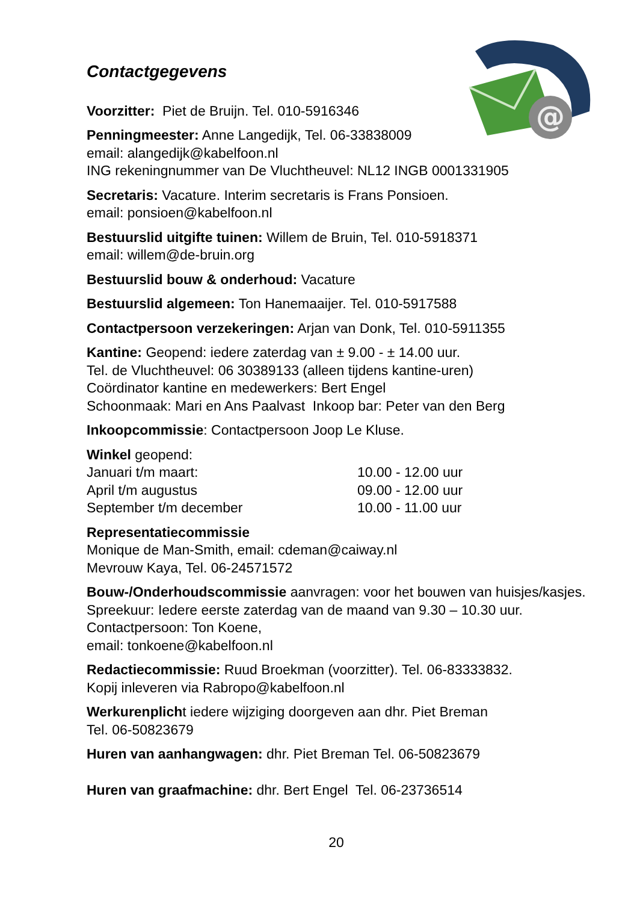@
Contactgegevens
Voorzitter: Piet de Bruijn. Tel. 010-5916346
Penningmeester: Anne Langedijk, Tel. 06-33838009
email: alangedijk@kabelfoon.nl
ING rekeningnummer van De Vluchtheuvel: NL12 INGB 0001331905
Secretaris: Vacature. Interim secretaris is Frans Ponsioen.
email: ponsioen@kabelfoon.nl
Bestuurslid uitgifte tuinen: Willem de Bruin, Tel. 010-5918371
email: willem@de-bruin.org
Bestuurslid bouw & onderhoud: Vacature
Bestuurslid algemeen: Ton Hanemaaijer. Tel. 010-5917588
Contactpersoon verzekeringen: Arjan van Donk, Tel. 010-5911355
Kantine: Geopend: iedere zaterdag van ± 9.00 - ± 14.00 uur.
Tel. de Vluchtheuvel: 06 30389133 (alleen tijdens kantine-uren)
Coördinator kantine en medewerkers: Bert Engel
Schoonmaak: Mari en Ans Paalvast Inkoop bar: Peter van den Berg
Inkoopcommissie: Contactpersoon Joop Le Kluse.
Winkel geopend:
Januari t/m maart: 10.00 - 12.00 uur
April t/m augustus 09.00 - 12.00 uur
September t/m december 10.00 - 11.00 uur
Representatiecommissie
Monique de Man-Smith, email: cdeman@caiway.nl
Mevrouw Kaya, Tel. 06-24571572
Bouw-/Onderhoudscommissie aanvragen: voor het bouwen van huisjes/kasjes. Spreekuur: Iedere eerste zaterdag van de maand van 9.30 – 10.30 uur. Contactpersoon: Ton Koene,
email: tonkoene@kabelfoon.nl
Redactiecommissie: Ruud Broekman (voorzitter). Tel. 06-83333832.
Kopij inleveren via Rabropo@kabelfoon.nl
Werkurenplicht iedere wijziging doorgeven aan dhr. Piet Breman
Tel. 06-50823679
Huren van aanhangwagen: dhr. Piet Breman Tel. 06-50823679
Huren van graafmachine: dhr. Bert Engel Tel. 06-23736514
20